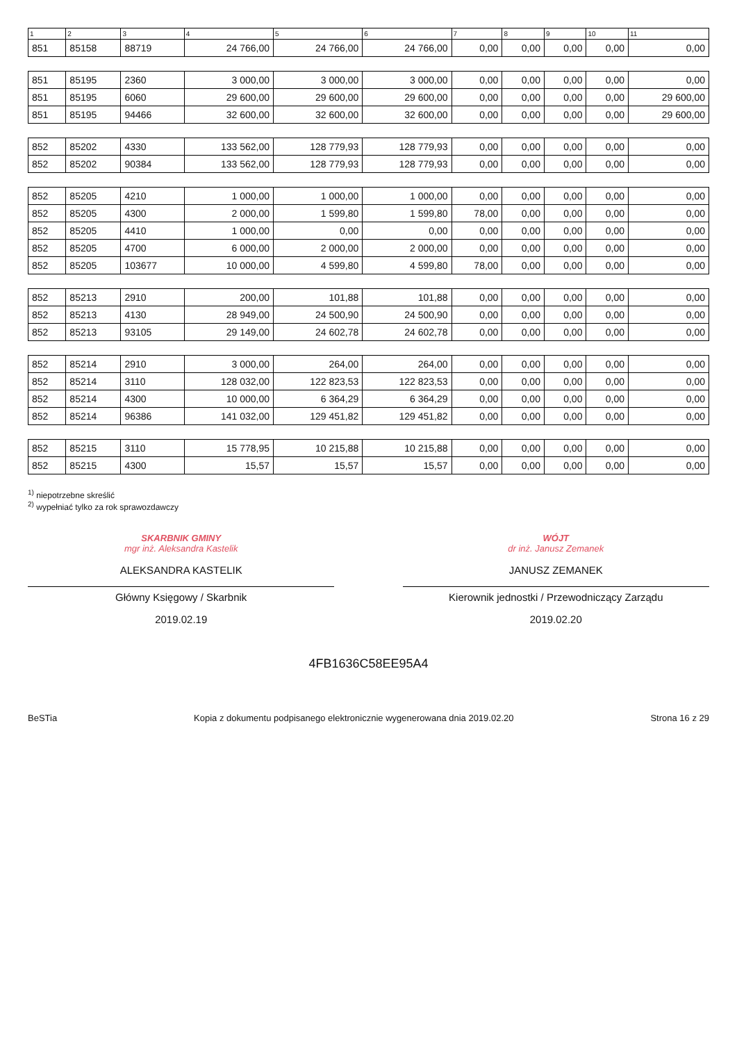| 1 | 2 | 3 | 4 | 5 | 6 | 7 | 8 | 9 | 10 | 11 |
| --- | --- | --- | --- | --- | --- | --- | --- | --- | --- | --- |
| 851 | 85158 | 88719 | 24 766,00 | 24 766,00 | 24 766,00 | 0,00 | 0,00 | 0,00 | 0,00 | 0,00 |
| 851 | 85195 | 2360 | 3 000,00 | 3 000,00 | 3 000,00 | 0,00 | 0,00 | 0,00 | 0,00 | 0,00 |
| 851 | 85195 | 6060 | 29 600,00 | 29 600,00 | 29 600,00 | 0,00 | 0,00 | 0,00 | 0,00 | 29 600,00 |
| 851 | 85195 | 94466 | 32 600,00 | 32 600,00 | 32 600,00 | 0,00 | 0,00 | 0,00 | 0,00 | 29 600,00 |
| 852 | 85202 | 4330 | 133 562,00 | 128 779,93 | 128 779,93 | 0,00 | 0,00 | 0,00 | 0,00 | 0,00 |
| 852 | 85202 | 90384 | 133 562,00 | 128 779,93 | 128 779,93 | 0,00 | 0,00 | 0,00 | 0,00 | 0,00 |
| 852 | 85205 | 4210 | 1 000,00 | 1 000,00 | 1 000,00 | 0,00 | 0,00 | 0,00 | 0,00 | 0,00 |
| 852 | 85205 | 4300 | 2 000,00 | 1 599,80 | 1 599,80 | 78,00 | 0,00 | 0,00 | 0,00 | 0,00 |
| 852 | 85205 | 4410 | 1 000,00 | 0,00 | 0,00 | 0,00 | 0,00 | 0,00 | 0,00 | 0,00 |
| 852 | 85205 | 4700 | 6 000,00 | 2 000,00 | 2 000,00 | 0,00 | 0,00 | 0,00 | 0,00 | 0,00 |
| 852 | 85205 | 103677 | 10 000,00 | 4 599,80 | 4 599,80 | 78,00 | 0,00 | 0,00 | 0,00 | 0,00 |
| 852 | 85213 | 2910 | 200,00 | 101,88 | 101,88 | 0,00 | 0,00 | 0,00 | 0,00 | 0,00 |
| 852 | 85213 | 4130 | 28 949,00 | 24 500,90 | 24 500,90 | 0,00 | 0,00 | 0,00 | 0,00 | 0,00 |
| 852 | 85213 | 93105 | 29 149,00 | 24 602,78 | 24 602,78 | 0,00 | 0,00 | 0,00 | 0,00 | 0,00 |
| 852 | 85214 | 2910 | 3 000,00 | 264,00 | 264,00 | 0,00 | 0,00 | 0,00 | 0,00 | 0,00 |
| 852 | 85214 | 3110 | 128 032,00 | 122 823,53 | 122 823,53 | 0,00 | 0,00 | 0,00 | 0,00 | 0,00 |
| 852 | 85214 | 4300 | 10 000,00 | 6 364,29 | 6 364,29 | 0,00 | 0,00 | 0,00 | 0,00 | 0,00 |
| 852 | 85214 | 96386 | 141 032,00 | 129 451,82 | 129 451,82 | 0,00 | 0,00 | 0,00 | 0,00 | 0,00 |
| 852 | 85215 | 3110 | 15 778,95 | 10 215,88 | 10 215,88 | 0,00 | 0,00 | 0,00 | 0,00 | 0,00 |
| 852 | 85215 | 4300 | 15,57 | 15,57 | 15,57 | 0,00 | 0,00 | 0,00 | 0,00 | 0,00 |
<sup>1)</sup> niepotrzebne skreślić
<sup>2)</sup> wypełniać tylko za rok sprawozdawczy
SKARBNIK GMINY
mgr inż. Aleksandra Kastelik
ALEKSANDRA KASTELIK
Główny Księgowy / Skarbnik
2019.02.19
WÓJT
dr inż. Janusz Zemanek
JANUSZ ZEMANEK
Kierownik jednostki / Przewodniczący Zarządu
2019.02.20
4FB1636C58EE95A4
BeSTia Kopia z dokumentu podpisanego elektronicznie wygenerowana dnia 2019.02.20 Strona 16 z 29